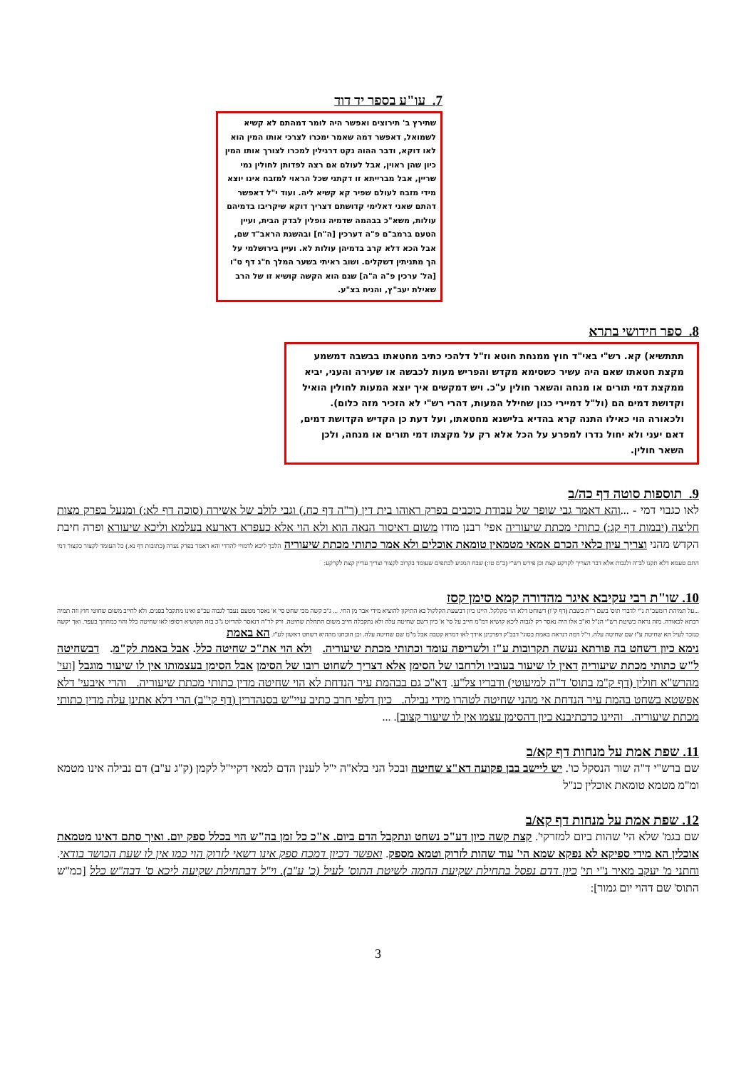7. עו"ע בספר יד דוד
שתירץ ב' תירוצים ואפשר היה לומר דמהתם לא קשיא לשמואל, דאפשר דמה שאמר ימכרו לצרכי אותו המין הוא לאו דוקא, ודבר ההוה נקט דרגילין למכרו לצורך אותו המין כיון שהן ראוין, אבל לעולם אם רצה לפדותן לחולין נמי שריין, אבל מברייתא זו דקתני שכל הראוי למזבח אינו יוצא מידי מזבח לעולם שפיר קא קשיא ליה. ועוד י"ל דאפשר דהתם שאני דאלימי קדושתם דצריך דוקא שיקריבו בדמיהם עולות, משא"כ בבהמה שדמיה נופלין לבדק הבית, ועיין הטעם ברמב"ם פ"ה דערכין [ה"ח] ובהשגת הראב"ד שם, אבל הכא דלא קרב בדמיהן עולות לא. ועיין בירושלמי על הך מתניתין דשקלים. ושוב ראיתי בשער המלך ח"ג דף ט"ו [הל' ערכין פ"ה ה"ה] שגם הוא הקשה קושיא זו של הרב שאילת יעב"ץ, והניח בצ"ע.
8. ספר חידושי בתרא
תתתשיא) קא. רש"י באי"ד חוץ ממנחת חוטא וז"ל דלהכי כתיב מחטאתו בבשבה דמשמע מקצת חטאתו שאם היה עשיר כשסימא מקדש והפריש מעות לכבשה או שעירה והעני, יביא ממקצת דמי תורים או מנחה והשאר חולין ע"כ. ויש דמקשים איך יוצא המעות לחולין הואיל וקדושת דמים הם (ול"ל דמיירי כגון שחילל המעות, דהרי רש"י לא הזכיר מזה כלום). ולכאורה הוי כאילו התנה קרא בהדיא בלישנא מחטאתו, ועל דעת כן הקדיש הקדושת דמים, דאם יעני ולא יחול נדרו למפרע על הכל אלא רק על מקצתו דמי תורים או מנחה, ולכן השאר חולין.
9. תוספות סוטה דף כה/ב
לאו כגבוי דמי - ...והא דאמר גבי שופר של עבודת כוכבים בפרק ראוהו בית דין (ר"ה דף כח.) וגבי לולב של אשירה (סוכה דף לא:) ומנעל בפרק מצות חליצה (יבמות דף קג:) כתותי מכתת שיעוריה אפי' רבנן מודו משום דאיסור הנאה הוא ולא הוי אלא כעפרא דארעא בעלמא וליכא שיעורא ופרה חיבת הקדש מהני וצריך עיון כלאי הכרם אמאי מטמאין טומאת אוכלים ולא אמר כתותי מכתת שיעוריה הלכך ליכא לדמויי להדדי והא דאמר בפרק נערה (כתובות דף נא.) כל העומד לקצור כקצור דמי התם טעמא דלא תקנו לב"ה ולגבות אלא דבר הצריך לקרקע קצת וכן פירש רש"י (ב"מ טו:) שבח המגיע לכתפים שעומד בקרוב לקצור וצריך עדיין קצת לקרקע:
10. שו"ת רבי עקיבא איגר מהדורה קמא סימן קסז
...על תמיהת רומעכ"ת נ"י לדברי תוס' בשם ר"ת בשבת (דף ק"ו) דשוחט דלא הוי מקלקל. היינו כיון דבשעת הקלקול בא התיקון להוציא מידי אבר מן החי. ... ג"כ קשה מכי שחט סי' א' נאסר מטעם נעבד לגבוה עכ"פ ואינו מתקבל בפנים. ולא לחייב משום שחוטי חוץ וזה תמיה רבתא לכאורה. מזה נראה כשיטת רש"י הנ"ל וא"כ אלו היה נאסר רק לגבוה ליכא קושיא דמ"מ חייב על סי' א' כיון דשם שחיטה עלה ולא נתקבלה חייב משום התחלת שחיטה. ורק לר"ה דנאסר להדיוט ג"כ בזה הקושיא דסופו לאו שחיטה כלל והוי כמחתך בעפר. ואך יקשה כנזכר לעיל הא שחיטת ע"ז שם שחיטה עלה. וי"ל דמה דנראה באמת בסוגי' דבב"ק דפרכינן אידך לאו דמרא קטבה אבל מ"מ שם שחיטה עלה. וכן הוכחנו מההיא דשחט ראשון לע"ז. הא באמת
נימא כיון דשחט בה פורתא נעשה תקרובות ע"ז ולשריפה עומד וכתותי מכתת שיעוריה. ולא הוי את"כ שחיטה כלל. אבל באמת לק"מ. דבשחיטה ל"ש כתותי מכתת שיעוריה דאין לו שיעור בעוביו ולרחבו של הסימן אלא דצריך לשחוט רובו של הסימן אבל הסימן בעצמותו אין לו שיעור מוגבל [ועי' מהרש"א חולין (דף ק"מ בתוס' ד"ה למיעוטי) ודבריו צל"ע. דא"כ גם בבהמת עיר הנדחת לא הוי שחיטה מדין כתותי מכתת שיעוריה. והרי איבעי' דלא אפשטא בשחט בהמת עיר הנדחת אי מהני שחיטה לטהרו מידי נבילה. כיון דלפי חרב כתיב עיי"ש בסנהדרין (דף קי"ב) הרי דלא אתינן עלה מדין כתותי מכתת שיעוריה. והיינו כדכתיבנא כיון דהסימן עצמו אין לו שיעור קצוב]. ...
11. שפת אמת על מנחות דף קא/ב
שם ברש"י ד"ה שור הנסקל כו'. יש ליישב בבן פקועה דא"צ שחיטה ובכל הני בלא"ה י"ל לענין הדם למאי דקיי"ל לקמן (ק"ג ע"ב) דם נבילה אינו מטמא ומ"מ מטמא טומאת אוכלין כנ"ל
12. שפת אמת על מנחות דף קא/ב
שם בגמ' שלא הי' שהות ביום למזרקי'. קצת קשה כיון דע"כ נשחט ונתקבל הדם ביום. א"כ כל זמן בה"ש הוי בכלל ספק יום. ואיך סתם דאינו מטמאת אוכלין הא מידי ספיקא לא נפקא שמא הי' עוד שהות לזרוק וטמא מספק. ואפשר דכיון דמכח ספק אינו רשאי לזרוק הוי כמו אין לו שעת הכושר בודאי. וחתני מ' יעקב מאיר נ"י תי' כיון דדם נפסל בתחילת שקיעת החמה לשיטת התוס' לעיל (כ' ע"ב). וי"ל דבתחילת שקיעה ליכא ס' דבה"ש כלל [כמ"ש התוס' שם דהוי יום גמור]:
3